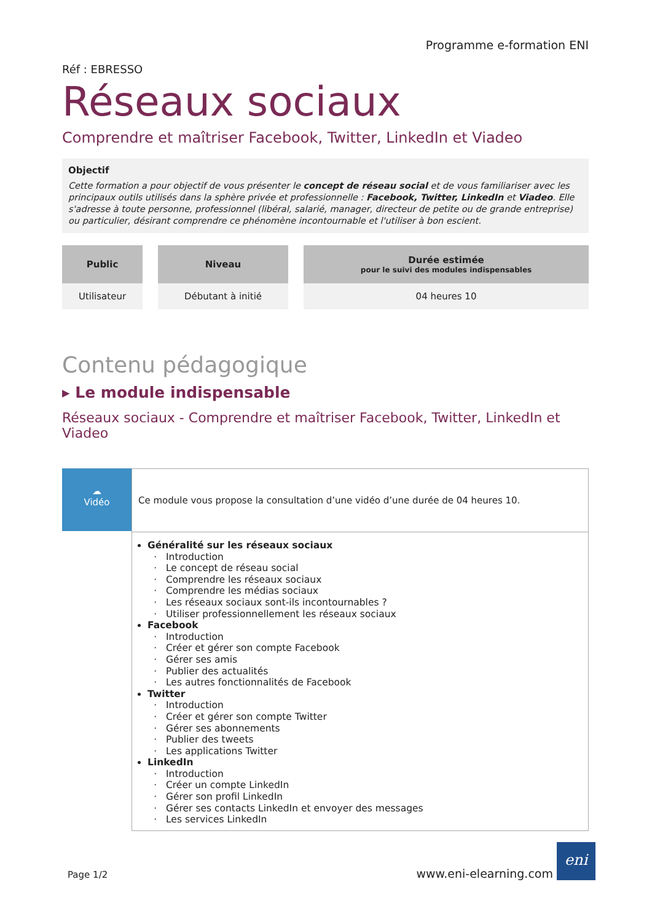Programme e-formation ENI
Réf : EBRESSO
Réseaux sociaux
Comprendre et maîtriser Facebook, Twitter, LinkedIn et Viadeo
Objectif
Cette formation a pour objectif de vous présenter le concept de réseau social et de vous familiariser avec les principaux outils utilisés dans la sphère privée et professionnelle : Facebook, Twitter, LinkedIn et Viadeo. Elle s'adresse à toute personne, professionnel (libéral, salarié, manager, directeur de petite ou de grande entreprise) ou particulier, désirant comprendre ce phénomène incontournable et l'utiliser à bon escient.
| Public | Niveau | Durée estimée pour le suivi des modules indispensables |
| --- | --- | --- |
| Utilisateur | Débutant à initié | 04 heures 10 |
Contenu pédagogique
▸ Le module indispensable
Réseaux sociaux - Comprendre et maîtriser Facebook, Twitter, LinkedIn et Viadeo
☁
Vidéo
Ce module vous propose la consultation d’une vidéo d’une durée de 04 heures 10.
Généralité sur les réseaux sociaux
Introduction
Le concept de réseau social
Comprendre les réseaux sociaux
Comprendre les médias sociaux
Les réseaux sociaux sont-ils incontournables ?
Utiliser professionnellement les réseaux sociaux
Facebook
Introduction
Créer et gérer son compte Facebook
Gérer ses amis
Publier des actualités
Les autres fonctionnalités de Facebook
Twitter
Introduction
Créer et gérer son compte Twitter
Gérer ses abonnements
Publier des tweets
Les applications Twitter
LinkedIn
Introduction
Créer un compte LinkedIn
Gérer son profil LinkedIn
Gérer ses contacts LinkedIn et envoyer des messages
Les services LinkedIn
Page 1/2
www.eni-elearning.com
eni